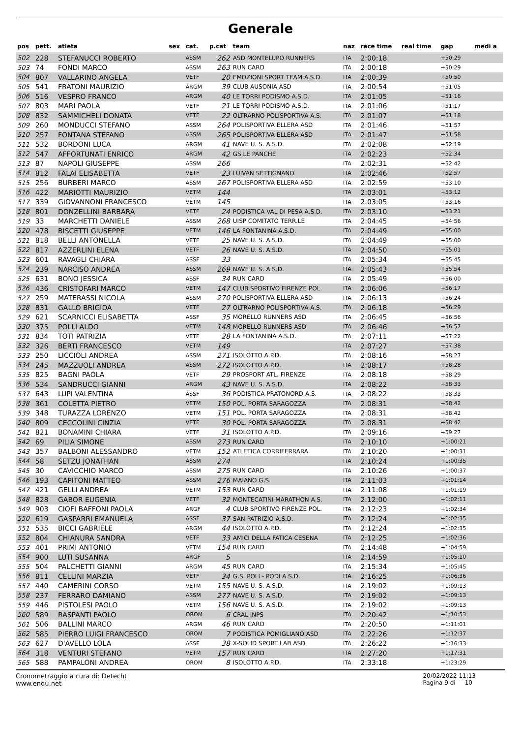Generale
| pos | pett. | atleta | sex | cat. | p.cat | team | naz | race time | real time | gap | medi a |
| --- | --- | --- | --- | --- | --- | --- | --- | --- | --- | --- | --- |
| 502 | 228 | STEFANUCCI ROBERTO | | ASSM | 262 | ASD MONTELUPO RUNNERS | ITA | 2:00:18 | | +50:29 | |
| 503 | 74 | FONDI MARCO | | ASSM | 263 | RUN CARD | ITA | 2:00:18 | | +50:29 | |
| 504 | 807 | VALLARINO ANGELA | | VETF | 20 | EMOZIONI SPORT TEAM A.S.D. | ITA | 2:00:39 | | +50:50 | |
| 505 | 541 | FRATONI MAURIZIO | | ARGM | 39 | CLUB AUSONIA ASD | ITA | 2:00:54 | | +51:05 | |
| 506 | 516 | VESPRO FRANCO | | ARGM | 40 | LE TORRI PODISMO A.S.D. | ITA | 2:01:05 | | +51:16 | |
| 507 | 803 | MARI PAOLA | | VETF | 21 | LE TORRI PODISMO A.S.D. | ITA | 2:01:06 | | +51:17 | |
| 508 | 832 | SAMMICHELI DONATA | | VETF | 22 | OLTRARNO POLISPORTIVA A.S. | ITA | 2:01:07 | | +51:18 | |
| 509 | 260 | MONDUCCI STEFANO | | ASSM | 264 | POLISPORTIVA ELLERA ASD | ITA | 2:01:46 | | +51:57 | |
| 510 | 257 | FONTANA STEFANO | | ASSM | 265 | POLISPORTIVA ELLERA ASD | ITA | 2:01:47 | | +51:58 | |
| 511 | 532 | BORDONI LUCA | | ARGM | 41 | NAVE U. S. A.S.D. | ITA | 2:02:08 | | +52:19 | |
| 512 | 547 | AFFORTUNATI ENRICO | | ARGM | 42 | GS LE PANCHE | ITA | 2:02:23 | | +52:34 | |
| 513 | 87 | NAPOLI GIUSEPPE | | ASSM | 266 | | ITA | 2:02:31 | | +52:42 | |
| 514 | 812 | FALAI ELISABETTA | | VETF | 23 | LUIVAN SETTIGNANO | ITA | 2:02:46 | | +52:57 | |
| 515 | 256 | BURBERI MARCO | | ASSM | 267 | POLISPORTIVA ELLERA ASD | ITA | 2:02:59 | | +53:10 | |
| 516 | 422 | MARIOTTI MAURIZIO | | VETM | 144 | | ITA | 2:03:01 | | +53:12 | |
| 517 | 339 | GIOVANNONI FRANCESCO | | VETM | 145 | | ITA | 2:03:05 | | +53:16 | |
| 518 | 801 | DONZELLINI BARBARA | | VETF | 24 | PODISTICA VAL DI PESA A.S.D. | ITA | 2:03:10 | | +53:21 | |
| 519 | 33 | MARCHETTI DANIELE | | ASSM | 268 | UISP COMITATO TERR.LE | ITA | 2:04:45 | | +54:56 | |
| 520 | 478 | BISCETTI GIUSEPPE | | VETM | 146 | LA FONTANINA A.S.D. | ITA | 2:04:49 | | +55:00 | |
| 521 | 818 | BELLI ANTONELLA | | VETF | 25 | NAVE U. S. A.S.D. | ITA | 2:04:49 | | +55:00 | |
| 522 | 817 | AZZERLINI ELENA | | VETF | 26 | NAVE U. S. A.S.D. | ITA | 2:04:50 | | +55:01 | |
| 523 | 601 | RAVAGLI CHIARA | | ASSF | 33 | | ITA | 2:05:34 | | +55:45 | |
| 524 | 239 | NARCISO ANDREA | | ASSM | 269 | NAVE U. S. A.S.D. | ITA | 2:05:43 | | +55:54 | |
| 525 | 631 | BONO JESSICA | | ASSF | 34 | RUN CARD | ITA | 2:05:49 | | +56:00 | |
| 526 | 436 | CRISTOFARI MARCO | | VETM | 147 | CLUB SPORTIVO FIRENZE POL. | ITA | 2:06:06 | | +56:17 | |
| 527 | 259 | MATERASSI NICOLA | | ASSM | 270 | POLISPORTIVA ELLERA ASD | ITA | 2:06:13 | | +56:24 | |
| 528 | 831 | GALLO BRIGIDA | | VETF | 27 | OLTRARNO POLISPORTIVA A.S. | ITA | 2:06:18 | | +56:29 | |
| 529 | 621 | SCARNICCI ELISABETTA | | ASSF | 35 | MORELLO RUNNERS ASD | ITA | 2:06:45 | | +56:56 | |
| 530 | 375 | POLLI ALDO | | VETM | 148 | MORELLO RUNNERS ASD | ITA | 2:06:46 | | +56:57 | |
| 531 | 834 | TOTI PATRIZIA | | VETF | 28 | LA FONTANINA A.S.D. | ITA | 2:07:11 | | +57:22 | |
| 532 | 326 | BERTI FRANCESCO | | VETM | 149 | | ITA | 2:07:27 | | +57:38 | |
| 533 | 250 | LICCIOLI ANDREA | | ASSM | 271 | ISOLOTTO A.P.D. | ITA | 2:08:16 | | +58:27 | |
| 534 | 245 | MAZZUOLI ANDREA | | ASSM | 272 | ISOLOTTO A.P.D. | ITA | 2:08:17 | | +58:28 | |
| 535 | 825 | BAGNI PAOLA | | VETF | 29 | PROSPORT ATL. FIRENZE | ITA | 2:08:18 | | +58:29 | |
| 536 | 534 | SANDRUCCI GIANNI | | ARGM | 43 | NAVE U. S. A.S.D. | ITA | 2:08:22 | | +58:33 | |
| 537 | 643 | LUPI VALENTINA | | ASSF | 36 | PODISTICA PRATONORD A.S. | ITA | 2:08:22 | | +58:33 | |
| 538 | 361 | COLETTA PIETRO | | VETM | 150 | POL. PORTA SARAGOZZA | ITA | 2:08:31 | | +58:42 | |
| 539 | 348 | TURAZZA LORENZO | | VETM | 151 | POL. PORTA SARAGOZZA | ITA | 2:08:31 | | +58:42 | |
| 540 | 809 | CECCOLINI CINZIA | | VETF | 30 | POL. PORTA SARAGOZZA | ITA | 2:08:31 | | +58:42 | |
| 541 | 821 | BONAMINI CHIARA | | VETF | 31 | ISOLOTTO A.P.D. | ITA | 2:09:16 | | +59:27 | |
| 542 | 69 | PILIA SIMONE | | ASSM | 273 | RUN CARD | ITA | 2:10:10 | | +1:00:21 | |
| 543 | 357 | BALBONI ALESSANDRO | | VETM | 152 | ATLETICA CORRIFERRARA | ITA | 2:10:20 | | +1:00:31 | |
| 544 | 58 | SETZU JONATHAN | | ASSM | 274 | | ITA | 2:10:24 | | +1:00:35 | |
| 545 | 30 | CAVICCHIO MARCO | | ASSM | 275 | RUN CARD | ITA | 2:10:26 | | +1:00:37 | |
| 546 | 193 | CAPITONI MATTEO | | ASSM | 276 | MAIANO G.S. | ITA | 2:11:03 | | +1:01:14 | |
| 547 | 421 | GELLI ANDREA | | VETM | 153 | RUN CARD | ITA | 2:11:08 | | +1:01:19 | |
| 548 | 828 | GABOR EUGENIA | | VETF | 32 | MONTECATINI MARATHON A.S. | ITA | 2:12:00 | | +1:02:11 | |
| 549 | 903 | CIOFI BAFFONI PAOLA | | ARGF | 4 | CLUB SPORTIVO FIRENZE POL. | ITA | 2:12:23 | | +1:02:34 | |
| 550 | 619 | GASPARRI EMANUELA | | ASSF | 37 | SAN PATRIZIO A.S.D. | ITA | 2:12:24 | | +1:02:35 | |
| 551 | 535 | BICCI GABRIELE | | ARGM | 44 | ISOLOTTO A.P.D. | ITA | 2:12:24 | | +1:02:35 | |
| 552 | 804 | CHIANURA SANDRA | | VETF | 33 | AMICI DELLA FATICA CESENA | ITA | 2:12:25 | | +1:02:36 | |
| 553 | 401 | PRIMI ANTONIO | | VETM | 154 | RUN CARD | ITA | 2:14:48 | | +1:04:59 | |
| 554 | 900 | LUTI SUSANNA | | ARGF | 5 | | ITA | 2:14:59 | | +1:05:10 | |
| 555 | 504 | PALCHETTI GIANNI | | ARGM | 45 | RUN CARD | ITA | 2:15:34 | | +1:05:45 | |
| 556 | 811 | CELLINI MARZIA | | VETF | 34 | G.S. POLI - PODI A.S.D. | ITA | 2:16:25 | | +1:06:36 | |
| 557 | 440 | CAMERINI CORSO | | VETM | 155 | NAVE U. S. A.S.D. | ITA | 2:19:02 | | +1:09:13 | |
| 558 | 237 | FERRARO DAMIANO | | ASSM | 277 | NAVE U. S. A.S.D. | ITA | 2:19:02 | | +1:09:13 | |
| 559 | 446 | PISTOLESI PAOLO | | VETM | 156 | NAVE U. S. A.S.D. | ITA | 2:19:02 | | +1:09:13 | |
| 560 | 589 | RASPANTI PAOLO | | OROM | 6 | CRAL INPS | ITA | 2:20:42 | | +1:10:53 | |
| 561 | 506 | BALLINI MARCO | | ARGM | 46 | RUN CARD | ITA | 2:20:50 | | +1:11:01 | |
| 562 | 585 | PIERRO LUIGI FRANCESCO | | OROM | 7 | PODISTICA POMIGLIANO ASD | ITA | 2:22:26 | | +1:12:37 | |
| 563 | 627 | D'AVELLO LOLA | | ASSF | 38 | X-SOLID SPORT LAB ASD | ITA | 2:26:22 | | +1:16:33 | |
| 564 | 318 | VENTURI STEFANO | | VETM | 157 | RUN CARD | ITA | 2:27:20 | | +1:17:31 | |
| 565 | 588 | PAMPALONI ANDREA | | OROM | 8 | ISOLOTTO A.P.D. | ITA | 2:33:18 | | +1:23:29 | |
Cronometraggio a cura di: Detecht
www.endu.net
20/02/2022 11:13
Pagina 9 di 10